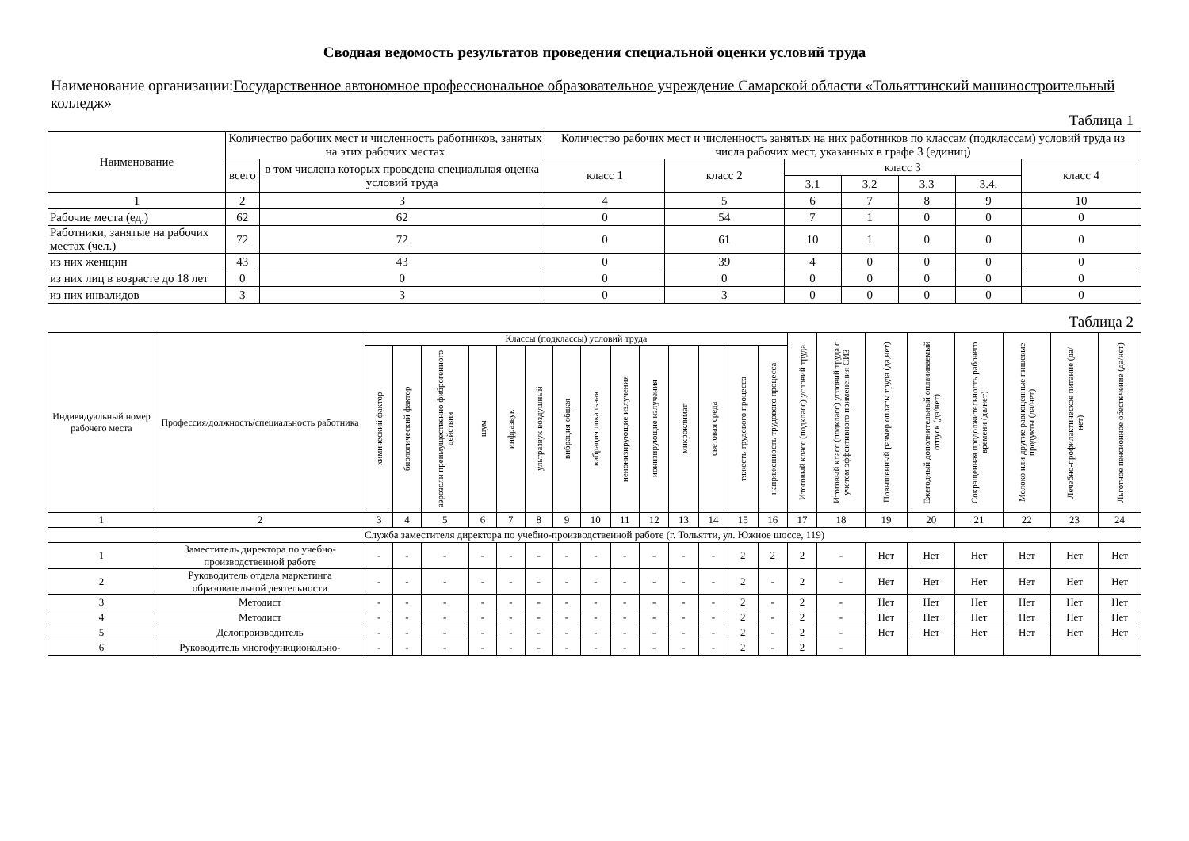Сводная ведомость результатов проведения специальной оценки условий труда
Наименование организации:Государственное автономное профессиональное образовательное учреждение Самарской области «Тольяттинский машиностроительный колледж»
Таблица 1
| Наименование | Количество рабочих мест и численность работников, занятых на этих рабочих местах | | Количество рабочих мест и численность занятых на них работников по классам (подклассам) условий труда из числа рабочих мест, указанных в графе 3 (единиц) | | | | | | |
| --- | --- | --- | --- | --- | --- | --- | --- | --- | --- |
| | всего | в том числена которых проведена специальная оценка условий труда | класс 1 | класс 2 | класс 3 | | | | класс 4 |
| | | | | | 3.1 | 3.2 | 3.3 | 3.4. | |
| 1 | 2 | 3 | 4 | 5 | 6 | 7 | 8 | 9 | 10 |
| Рабочие места (ед.) | 62 | 62 | 0 | 54 | 7 | 1 | 0 | 0 | 0 |
| Работники, занятые на рабочих местах (чел.) | 72 | 72 | 0 | 61 | 10 | 1 | 0 | 0 | 0 |
| из них женщин | 43 | 43 | 0 | 39 | 4 | 0 | 0 | 0 | 0 |
| из них лиц в возрасте до 18 лет | 0 | 0 | 0 | 0 | 0 | 0 | 0 | 0 | 0 |
| из них инвалидов | 3 | 3 | 0 | 3 | 0 | 0 | 0 | 0 | 0 |
Таблица 2
| Индивидуальный номер рабочего места | Профессия/должность/специальность работника | Классы (подклассы) условий труда | | | | | | | | | | | | | | Итоговый класс (подкласс) условий труда | Итоговый класс (подкласс) условий труда с учетом эффективного применения СИЗ | Повышенный размер оплаты труда (да,нет) | Ежегодный дополнительный оплачиваемый отпуск (да/нет) | Сокращенная продолжительность рабочего времени (да/нет) | Молоко или другие равноценные пищевые продукты (да/нет) | Лечебно-профилактическое питание (да/нет) | Льготное пенсионное обеспечение (да/нет) |
| --- | --- | --- | --- | --- | --- | --- | --- | --- | --- | --- | --- | --- | --- | --- | --- | --- | --- | --- | --- | --- | --- | --- | --- |
| | | химический фактор | биологический фактор | аэрозоли преимущественно фиброгенного действия | шум | инфразвук | ультразвук воздушный | вибрация общая | вибрация локальная | неионизирующие излучения | ионизирующие излучения | микроклимат | световая среда | тяжесть трудового процесса | напряженность трудового процесса | | | | | | | | |
| 1 | 2 | 3 | 4 | 5 | 6 | 7 | 8 | 9 | 10 | 11 | 12 | 13 | 14 | 15 | 16 | 17 | 18 | 19 | 20 | 21 | 22 | 23 | 24 |
| Служба заместителя директора по учебно-производственной работе (г. Тольятти, ул. Южное шоссе, 119) | | | | | | | | | | | | | | | | | | | | | | | |
| 1 | Заместитель директора по учебно-производственной работе | - | - | - | - | - | - | - | - | - | - | - | - | 2 | 2 | 2 | - | Нет | Нет | Нет | Нет | Нет | Нет |
| 2 | Руководитель отдела маркетинга образовательной деятельности | - | - | - | - | - | - | - | - | - | - | - | - | 2 | - | 2 | - | Нет | Нет | Нет | Нет | Нет | Нет |
| 3 | Методист | - | - | - | - | - | - | - | - | - | - | - | - | 2 | - | 2 | - | Нет | Нет | Нет | Нет | Нет | Нет |
| 4 | Методист | - | - | - | - | - | - | - | - | - | - | - | - | 2 | - | 2 | - | Нет | Нет | Нет | Нет | Нет | Нет |
| 5 | Делопроизводитель | - | - | - | - | - | - | - | - | - | - | - | - | 2 | - | 2 | - | Нет | Нет | Нет | Нет | Нет | Нет |
| 6 | Руководитель многофункционально- | - | - | - | - | - | - | - | - | - | - | - | - | 2 | - | 2 | - | | | | | | |